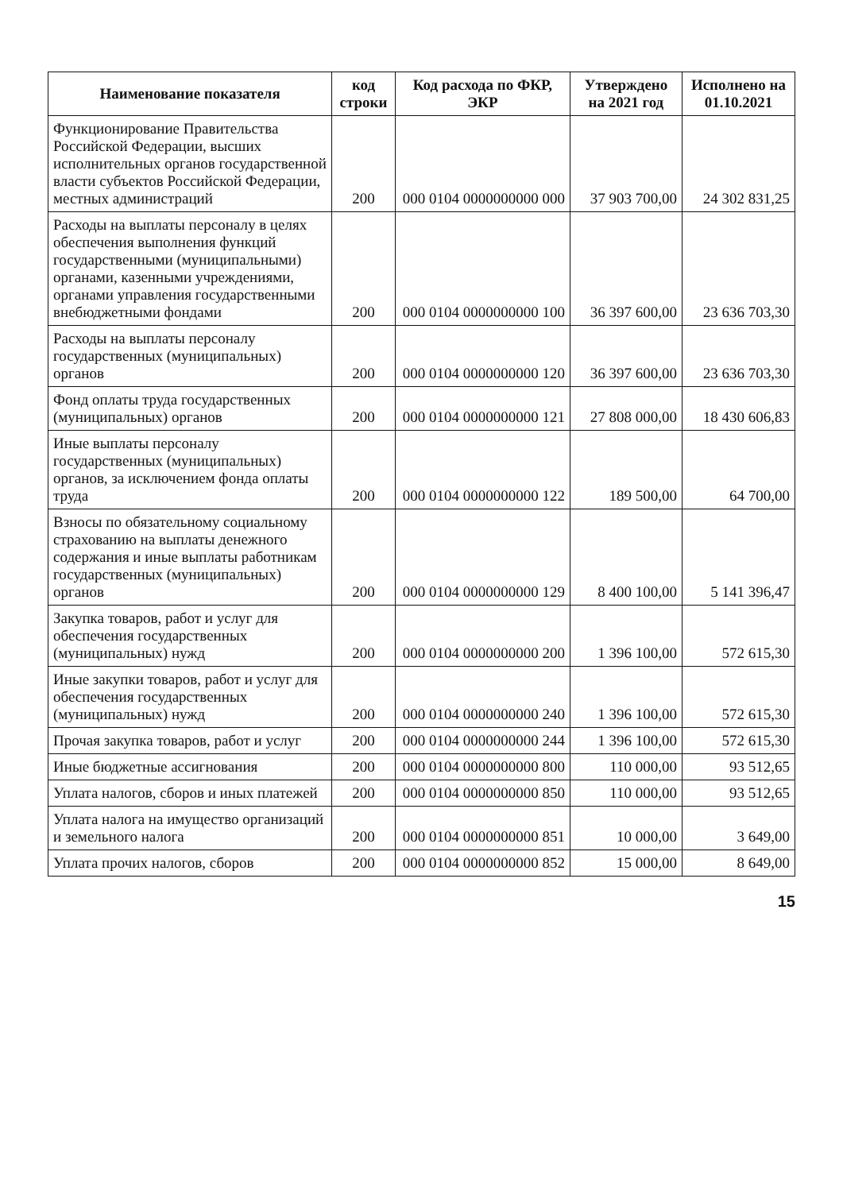| Наименование показателя | код строки | Код расхода по ФКР, ЭКР | Утверждено на 2021 год | Исполнено на 01.10.2021 |
| --- | --- | --- | --- | --- |
| Функционирование Правительства Российской Федерации, высших исполнительных органов государственной власти субъектов Российской Федерации, местных администраций | 200 | 000 0104 0000000000 000 | 37 903 700,00 | 24 302 831,25 |
| Расходы на выплаты персоналу в целях обеспечения выполнения функций государственными (муниципальными) органами, казенными учреждениями, органами управления государственными внебюджетными фондами | 200 | 000 0104 0000000000 100 | 36 397 600,00 | 23 636 703,30 |
| Расходы на выплаты персоналу государственных (муниципальных) органов | 200 | 000 0104 0000000000 120 | 36 397 600,00 | 23 636 703,30 |
| Фонд оплаты труда государственных (муниципальных) органов | 200 | 000 0104 0000000000 121 | 27 808 000,00 | 18 430 606,83 |
| Иные выплаты персоналу государственных (муниципальных) органов, за исключением фонда оплаты труда | 200 | 000 0104 0000000000 122 | 189 500,00 | 64 700,00 |
| Взносы по обязательному социальному страхованию на выплаты денежного содержания и иные выплаты работникам государственных (муниципальных) органов | 200 | 000 0104 0000000000 129 | 8 400 100,00 | 5 141 396,47 |
| Закупка товаров, работ и услуг для обеспечения государственных (муниципальных) нужд | 200 | 000 0104 0000000000 200 | 1 396 100,00 | 572 615,30 |
| Иные закупки товаров, работ и услуг для обеспечения государственных (муниципальных) нужд | 200 | 000 0104 0000000000 240 | 1 396 100,00 | 572 615,30 |
| Прочая закупка товаров, работ и услуг | 200 | 000 0104 0000000000 244 | 1 396 100,00 | 572 615,30 |
| Иные бюджетные ассигнования | 200 | 000 0104 0000000000 800 | 110 000,00 | 93 512,65 |
| Уплата налогов, сборов и иных платежей | 200 | 000 0104 0000000000 850 | 110 000,00 | 93 512,65 |
| Уплата налога на имущество организаций и земельного налога | 200 | 000 0104 0000000000 851 | 10 000,00 | 3 649,00 |
| Уплата прочих налогов, сборов | 200 | 000 0104 0000000000 852 | 15 000,00 | 8 649,00 |
15